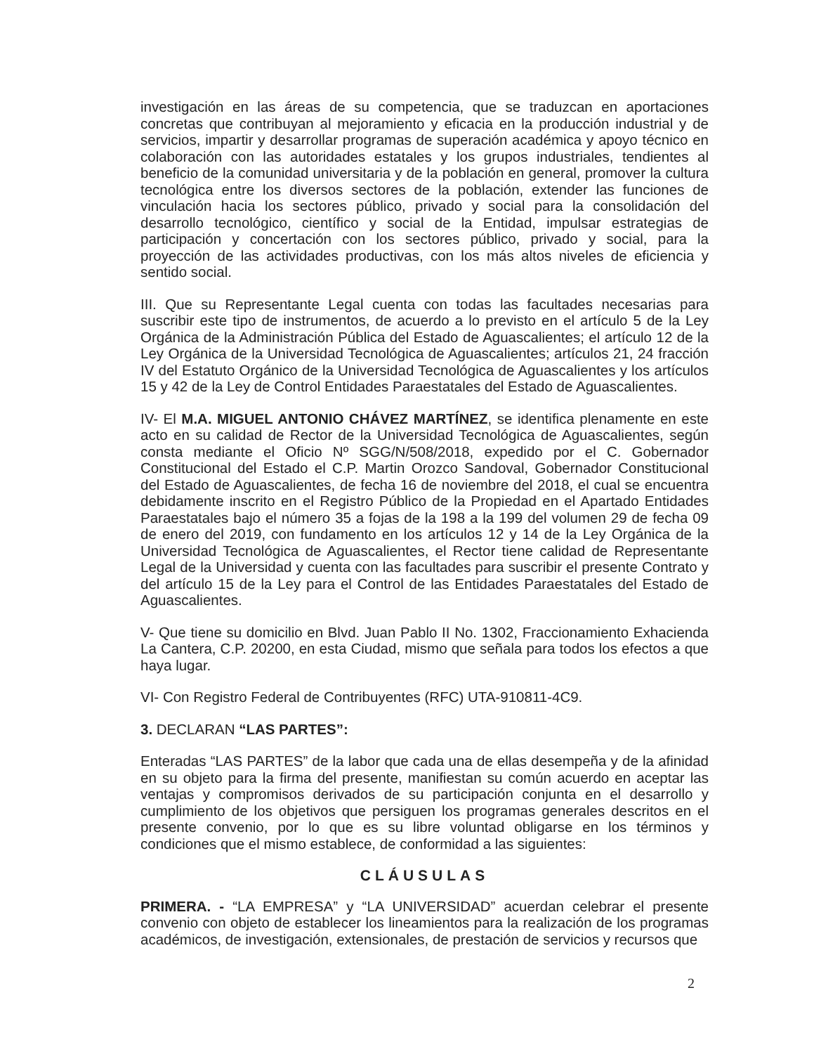investigación en las áreas de su competencia, que se traduzcan en aportaciones concretas que contribuyan al mejoramiento y eficacia en la producción industrial y de servicios, impartir y desarrollar programas de superación académica y apoyo técnico en colaboración con las autoridades estatales y los grupos industriales, tendientes al beneficio de la comunidad universitaria y de la población en general, promover la cultura tecnológica entre los diversos sectores de la población, extender las funciones de vinculación hacia los sectores público, privado y social para la consolidación del desarrollo tecnológico, científico y social de la Entidad, impulsar estrategias de participación y concertación con los sectores público, privado y social, para la proyección de las actividades productivas, con los más altos niveles de eficiencia y sentido social.
III. Que su Representante Legal cuenta con todas las facultades necesarias para suscribir este tipo de instrumentos, de acuerdo a lo previsto en el artículo 5 de la Ley Orgánica de la Administración Pública del Estado de Aguascalientes; el artículo 12 de la Ley Orgánica de la Universidad Tecnológica de Aguascalientes; artículos 21, 24 fracción IV del Estatuto Orgánico de la Universidad Tecnológica de Aguascalientes y los artículos 15 y 42 de la Ley de Control Entidades Paraestatales del Estado de Aguascalientes.
IV- El M.A. MIGUEL ANTONIO CHÁVEZ MARTÍNEZ, se identifica plenamente en este acto en su calidad de Rector de la Universidad Tecnológica de Aguascalientes, según consta mediante el Oficio Nº SGG/N/508/2018, expedido por el C. Gobernador Constitucional del Estado el C.P. Martin Orozco Sandoval, Gobernador Constitucional del Estado de Aguascalientes, de fecha 16 de noviembre del 2018, el cual se encuentra debidamente inscrito en el Registro Público de la Propiedad en el Apartado Entidades Paraestatales bajo el número 35 a fojas de la 198 a la 199 del volumen 29 de fecha 09 de enero del 2019, con fundamento en los artículos 12 y 14 de la Ley Orgánica de la Universidad Tecnológica de Aguascalientes, el Rector tiene calidad de Representante Legal de la Universidad y cuenta con las facultades para suscribir el presente Contrato y del artículo 15 de la Ley para el Control de las Entidades Paraestatales del Estado de Aguascalientes.
V- Que tiene su domicilio en Blvd. Juan Pablo II No. 1302, Fraccionamiento Exhacienda La Cantera, C.P. 20200, en esta Ciudad, mismo que señala para todos los efectos a que haya lugar.
VI- Con Registro Federal de Contribuyentes (RFC) UTA-910811-4C9.
3. DECLARAN “LAS PARTES”:
Enteradas “LAS PARTES” de la labor que cada una de ellas desempeña y de la afinidad en su objeto para la firma del presente, manifiestan su común acuerdo en aceptar las ventajas y compromisos derivados de su participación conjunta en el desarrollo y cumplimiento de los objetivos que persiguen los programas generales descritos en el presente convenio, por lo que es su libre voluntad obligarse en los términos y condiciones que el mismo establece, de conformidad a las siguientes:
CLÁUSULAS
PRIMERA. - “LA EMPRESA” y “LA UNIVERSIDAD” acuerdan celebrar el presente convenio con objeto de establecer los lineamientos para la realización de los programas académicos, de investigación, extensionales, de prestación de servicios y recursos que
2